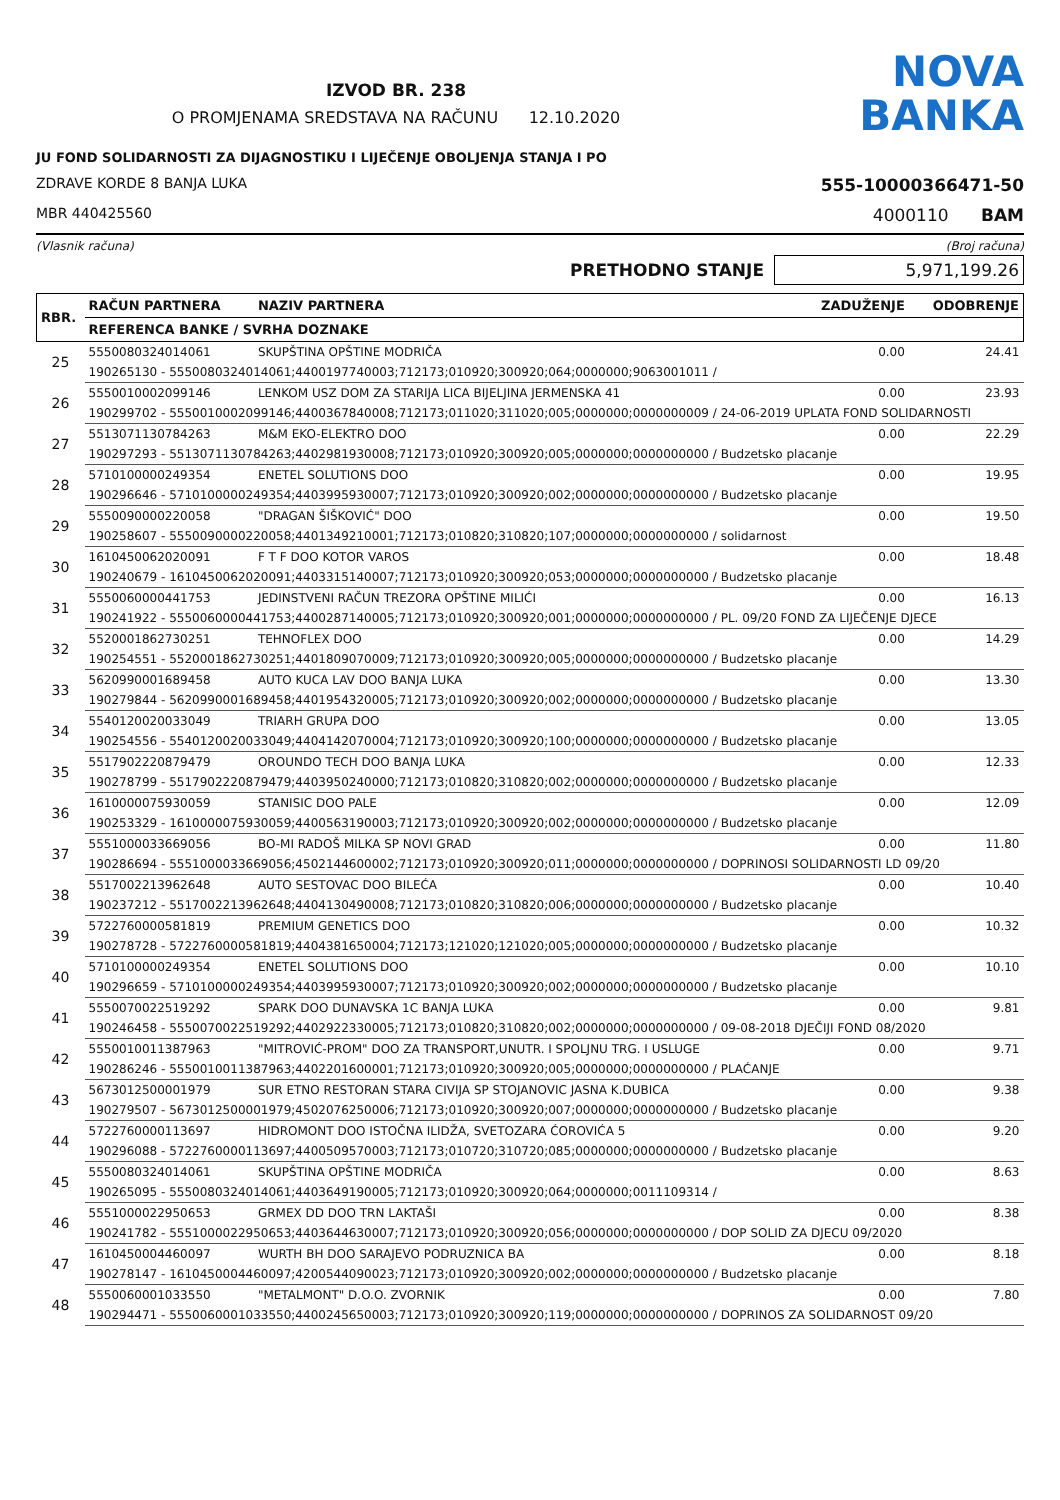IZVOD BR. 238
O PROMJENAMA SREDSTAVA NA RAČUNU 12.10.2020
NOVA
BANKA
JU FOND SOLIDARNOSTI ZA DIJAGNOSTIKU I LIJEČENJE OBOLJENJA STANJA I PO
ZDRAVE KORDE 8 BANJA LUKA 555-10000366471-50
MBR 440425560 4000110 BAM
(Vlasnik računa) (Broj računa)
PRETHODNO STANJE 5,971,199.26
| RBR. | RAČUN PARTNERA | NAZIV PARTNERA | ZADUŽENJE | ODOBRENJE |
| --- | --- | --- | --- | --- |
| | REFERENCA BANKE / SVRHA DOZNAKE | | | |
| 25 | 5550080324014061 | SKUPŠTINA OPŠTINE MODRIČA | 0.00 | 24.41 |
| | 190265130 - 5550080324014061;4400197740003;712173;010920;300920;064;0000000;9063001011 / | | | |
| 26 | 5550010002099146 | LENKOM USZ DOM ZA STARIJA LICA BIJELJINA JERMENSKA 41 | 0.00 | 23.93 |
| | 190299702 - 5550010002099146;4400367840008;712173;011020;311020;005;0000000;0000000009 / 24-06-2019 UPLATA FOND SOLIDARNOSTI | | | |
| 27 | 5513071130784263 | M&M EKO-ELEKTRO DOO | 0.00 | 22.29 |
| | 190297293 - 5513071130784263;4402981930008;712173;010920;300920;005;0000000;0000000000 / Budzetsko placanje | | | |
| 28 | 5710100000249354 | ENETEL SOLUTIONS DOO | 0.00 | 19.95 |
| | 190296646 - 5710100000249354;4403995930007;712173;010920;300920;002;0000000;0000000000 / Budzetsko placanje | | | |
| 29 | 5550090000220058 | "DRAGAN ŠIŠKOVIĆ" DOO | 0.00 | 19.50 |
| | 190258607 - 5550090000220058;4401349210001;712173;010820;310820;107;0000000;0000000000 / solidarnost | | | |
| 30 | 1610450062020091 | F T F DOO KOTOR VAROS | 0.00 | 18.48 |
| | 190240679 - 1610450062020091;4403315140007;712173;010920;300920;053;0000000;0000000000 / Budzetsko placanje | | | |
| 31 | 5550060000441753 | JEDINSTVENI RAČUN TREZORA OPŠTINE MILIĆI | 0.00 | 16.13 |
| | 190241922 - 5550060000441753;4400287140005;712173;010920;300920;001;0000000;0000000000 / PL. 09/20 FOND ZA LIJEČENJE DJECE | | | |
| 32 | 5520001862730251 | TEHNOFLEX DOO | 0.00 | 14.29 |
| | 190254551 - 5520001862730251;4401809070009;712173;010920;300920;005;0000000;0000000000 / Budzetsko placanje | | | |
| 33 | 5620990001689458 | AUTO KUCA LAV DOO BANJA LUKA | 0.00 | 13.30 |
| | 190279844 - 5620990001689458;4401954320005;712173;010920;300920;002;0000000;0000000000 / Budzetsko placanje | | | |
| 34 | 5540120020033049 | TRIARH GRUPA DOO | 0.00 | 13.05 |
| | 190254556 - 5540120020033049;4404142070004;712173;010920;300920;100;0000000;0000000000 / Budzetsko placanje | | | |
| 35 | 5517902220879479 | OROUNDO TECH DOO BANJA LUKA | 0.00 | 12.33 |
| | 190278799 - 5517902220879479;4403950240000;712173;010820;310820;002;0000000;0000000000 / Budzetsko placanje | | | |
| 36 | 1610000075930059 | STANISIC DOO PALE | 0.00 | 12.09 |
| | 190253329 - 1610000075930059;4400563190003;712173;010920;300920;002;0000000;0000000000 / Budzetsko placanje | | | |
| 37 | 5551000033669056 | BO-MI RADOŠ MILKA SP NOVI GRAD | 0.00 | 11.80 |
| | 190286694 - 5551000033669056;4502144600002;712173;010920;300920;011;0000000;0000000000 / DOPRINOSI SOLIDARNOSTI LD 09/20 | | | |
| 38 | 5517002213962648 | AUTO SESTOVAC DOO BILEĆA | 0.00 | 10.40 |
| | 190237212 - 5517002213962648;4404130490008;712173;010820;310820;006;0000000;0000000000 / Budzetsko placanje | | | |
| 39 | 5722760000581819 | PREMIUM GENETICS DOO | 0.00 | 10.32 |
| | 190278728 - 5722760000581819;4404381650004;712173;121020;121020;005;0000000;0000000000 / Budzetsko placanje | | | |
| 40 | 5710100000249354 | ENETEL SOLUTIONS DOO | 0.00 | 10.10 |
| | 190296659 - 5710100000249354;4403995930007;712173;010920;300920;002;0000000;0000000000 / Budzetsko placanje | | | |
| 41 | 5550070022519292 | SPARK DOO DUNAVSKA 1C BANJA LUKA | 0.00 | 9.81 |
| | 190246458 - 5550070022519292;4402922330005;712173;010820;310820;002;0000000;0000000000 / 09-08-2018 DJEČIJI FOND 08/2020 | | | |
| 42 | 5550010011387963 | "MITROVIĆ-PROM" DOO ZA TRANSPORT,UNUTR. I SPOLJNU TRG. I USLUGE | 0.00 | 9.71 |
| | 190286246 - 5550010011387963;4402201600001;712173;010920;300920;005;0000000;0000000000 / PLAĆANJE | | | |
| 43 | 5673012500001979 | SUR ETNO RESTORAN STARA CIVIJA SP STOJANOVIC JASNA K.DUBICA | 0.00 | 9.38 |
| | 190279507 - 5673012500001979;4502076250006;712173;010920;300920;007;0000000;0000000000 / Budzetsko placanje | | | |
| 44 | 5722760000113697 | HIDROMONT DOO ISTOČNA ILIDŽA, SVETOZARA ĆOROVIĆA 5 | 0.00 | 9.20 |
| | 190296088 - 5722760000113697;4400509570003;712173;010720;310720;085;0000000;0000000000 / Budzetsko placanje | | | |
| 45 | 5550080324014061 | SKUPŠTINA OPŠTINE MODRIČA | 0.00 | 8.63 |
| | 190265095 - 5550080324014061;4403649190005;712173;010920;300920;064;0000000;0011109314 / | | | |
| 46 | 5551000022950653 | GRMEX DD DOO TRN LAKTAŠI | 0.00 | 8.38 |
| | 190241782 - 5551000022950653;4403644630007;712173;010920;300920;056;0000000;0000000000 / DOP SOLID ZA DJECU 09/2020 | | | |
| 47 | 1610450004460097 | WURTH BH DOO SARAJEVO PODRUZNICA BA | 0.00 | 8.18 |
| | 190278147 - 1610450004460097;4200544090023;712173;010920;300920;002;0000000;0000000000 / Budzetsko placanje | | | |
| 48 | 5550060001033550 | "METALMONT" D.O.O. ZVORNIK | 0.00 | 7.80 |
| | 190294471 - 5550060001033550;4400245650003;712173;010920;300920;119;0000000;0000000000 / DOPRINOS ZA SOLIDARNOST 09/20 | | | |